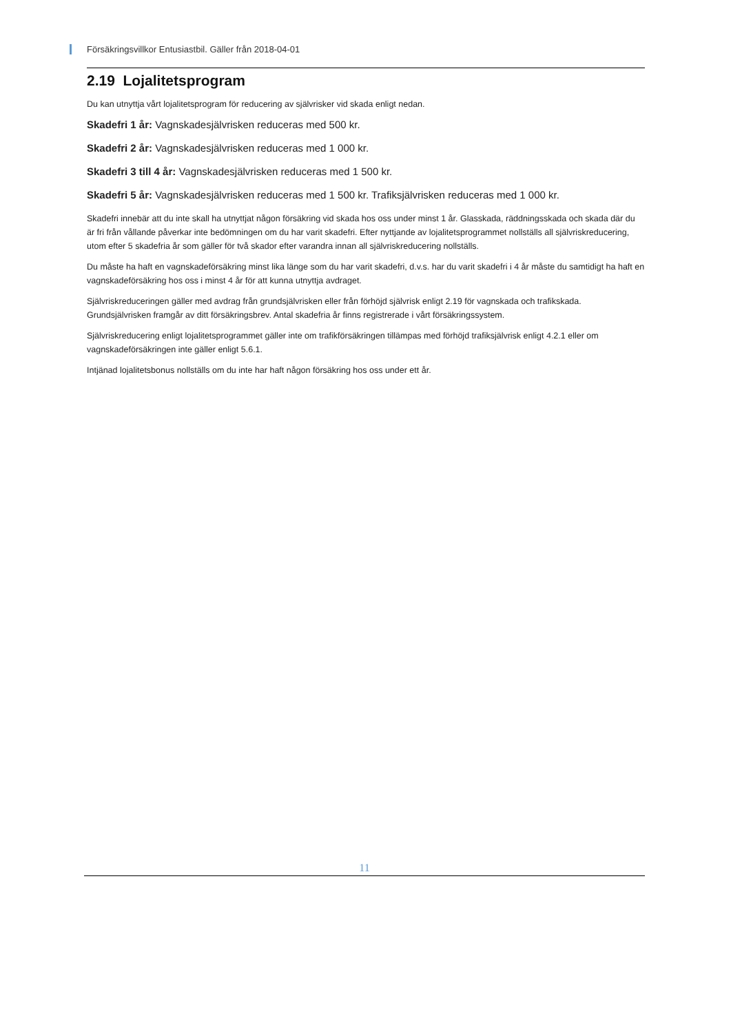Försäkringsvillkor Entusiastbil. Gäller från 2018-04-01
2.19 Lojalitetsprogram
Du kan utnyttja vårt lojalitetsprogram för reducering av självrisker vid skada enligt nedan.
Skadefri 1 år: Vagnskadesjälvrisken reduceras med 500 kr.
Skadefri 2 år: Vagnskadesjälvrisken reduceras med 1 000 kr.
Skadefri 3 till 4 år: Vagnskadesjälvrisken reduceras med 1 500 kr.
Skadefri 5 år: Vagnskadesjälvrisken reduceras med 1 500 kr. Trafiksjälvrisken reduceras med 1 000 kr.
Skadefri innebär att du inte skall ha utnyttjat någon försäkring vid skada hos oss under minst 1 år. Glasskada, räddningsskada och skada där du är fri från vållande påverkar inte bedömningen om du har varit skadefri. Efter nyttjande av lojalitetsprogrammet nollställs all självriskreducering, utom efter 5 skadefria år som gäller för två skador efter varandra innan all självriskreducering nollställs.
Du måste ha haft en vagnskadeförsäkring minst lika länge som du har varit skadefri, d.v.s. har du varit skadefri i 4 år måste du samtidigt ha haft en vagnskadeförsäkring hos oss i minst 4 år för att kunna utnyttja avdraget.
Självriskreduceringen gäller med avdrag från grundsjälvrisken eller från förhöjd självrisk enligt 2.19 för vagnskada och trafikskada. Grundsjälvrisken framgår av ditt försäkringsbrev. Antal skadefria år finns registrerade i vårt försäkringssystem.
Självriskreducering enligt lojalitetsprogrammet gäller inte om trafikförsäkringen tillämpas med förhöjd trafiksjälvrisk enligt 4.2.1 eller om vagnskadeförsäkringen inte gäller enligt 5.6.1.
Intjänad lojalitetsbonus nollställs om du inte har haft någon försäkring hos oss under ett år.
11